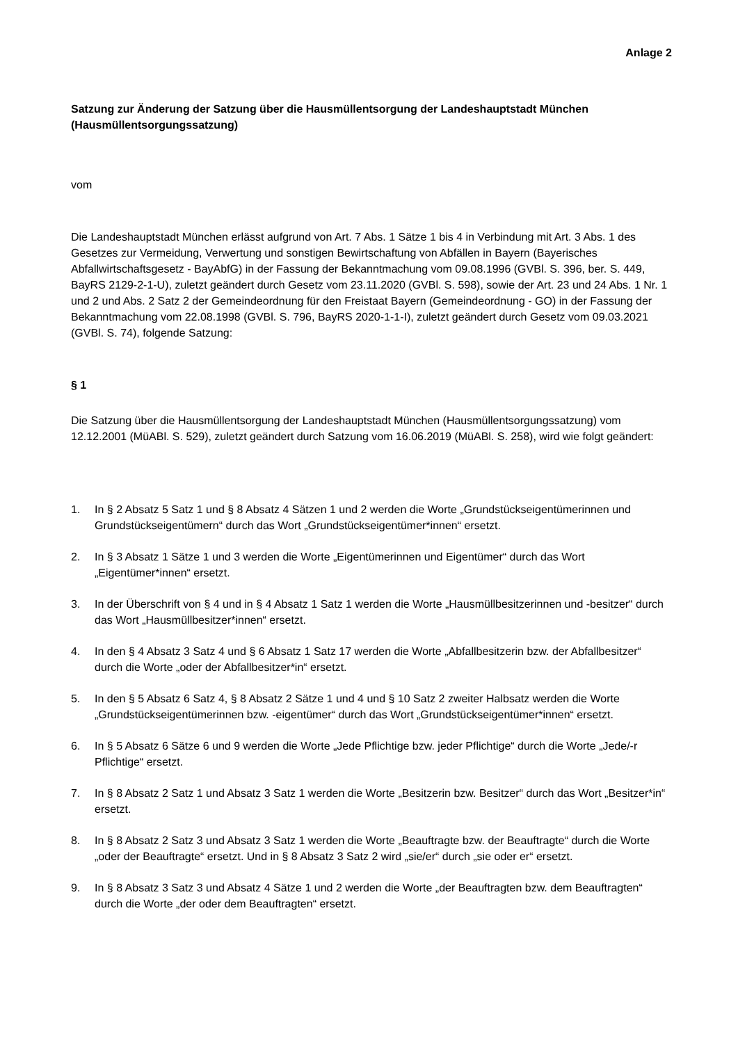Anlage 2
Satzung zur Änderung der Satzung über die Hausmüllentsorgung der Landeshauptstadt München (Hausmüllentsorgungssatzung)
vom
Die Landeshauptstadt München erlässt aufgrund von Art. 7 Abs. 1 Sätze 1 bis 4 in Verbindung mit Art. 3 Abs. 1 des Gesetzes zur Vermeidung, Verwertung und sonstigen Bewirtschaftung von Abfällen in Bayern (Bayerisches Abfallwirtschaftsgesetz - BayAbfG) in der Fassung der Bekanntmachung vom 09.08.1996 (GVBl. S. 396, ber. S. 449, BayRS 2129-2-1-U), zuletzt geändert durch Gesetz vom 23.11.2020 (GVBl. S. 598), sowie der Art. 23 und 24 Abs. 1 Nr. 1 und 2 und Abs. 2 Satz 2 der Gemeindeordnung für den Freistaat Bayern (Gemeindeordnung - GO) in der Fassung der Bekanntmachung vom 22.08.1998 (GVBl. S. 796, BayRS 2020-1-1-I), zuletzt geändert durch Gesetz vom 09.03.2021 (GVBl. S. 74), folgende Satzung:
§ 1
Die Satzung über die Hausmüllentsorgung der Landeshauptstadt München (Hausmüllentsorgungssatzung) vom 12.12.2001 (MüABl. S. 529), zuletzt geändert durch Satzung vom 16.06.2019 (MüABl. S. 258), wird wie folgt geändert:
1. In § 2 Absatz 5 Satz 1 und § 8 Absatz 4 Sätzen 1 und 2 werden die Worte „Grundstückseigentümerinnen und Grundstückseigentümern“ durch das Wort „Grundstückseigentümer*innen“ ersetzt.
2. In § 3 Absatz 1 Sätze 1 und 3 werden die Worte „Eigentümerinnen und Eigentümer“ durch das Wort „Eigentümer*innen“ ersetzt.
3. In der Überschrift von § 4 und in § 4 Absatz 1 Satz 1 werden die Worte „Hausmüllbesitzerinnen und -besitzer“ durch das Wort „Hausmüllbesitzer*innen“ ersetzt.
4. In den § 4 Absatz 3 Satz 4 und § 6 Absatz 1 Satz 17 werden die Worte „Abfallbesitzerin bzw. der Abfallbesitzer“ durch die Worte „oder der Abfallbesitzer*in“ ersetzt.
5. In den § 5 Absatz 6 Satz 4, § 8 Absatz 2 Sätze 1 und 4 und § 10 Satz 2 zweiter Halbsatz werden die Worte „Grundstückseigentümerinnen bzw. -eigentümer“ durch das Wort „Grundstückseigentümer*innen“ ersetzt.
6. In § 5 Absatz 6 Sätze 6 und 9 werden die Worte „Jede Pflichtige bzw. jeder Pflichtige“ durch die Worte „Jede/-r Pflichtige“ ersetzt.
7. In § 8 Absatz 2 Satz 1 und Absatz 3 Satz 1 werden die Worte „Besitzerin bzw. Besitzer“ durch das Wort „Besitzer*in“ ersetzt.
8. In § 8 Absatz 2 Satz 3 und Absatz 3 Satz 1 werden die Worte „Beauftragte bzw. der Beauftragte“ durch die Worte „oder der Beauftragte“ ersetzt. Und in § 8 Absatz 3 Satz 2 wird „sie/er“ durch „sie oder er“ ersetzt.
9. In § 8 Absatz 3 Satz 3 und Absatz 4 Sätze 1 und 2 werden die Worte „der Beauftragten bzw. dem Beauftragten“ durch die Worte „der oder dem Beauftragten“ ersetzt.